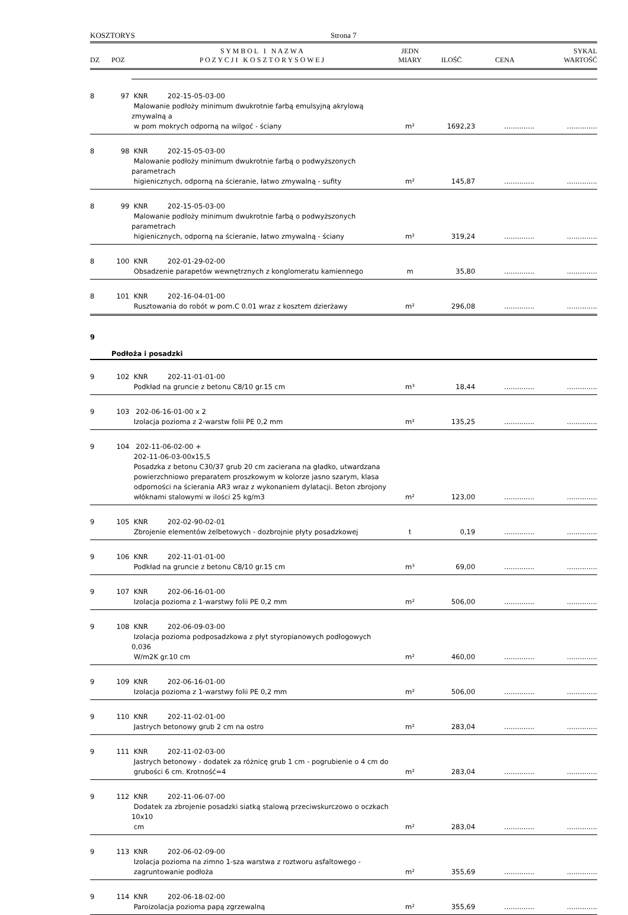KOSZTORYS Strona 7
| DZ | POZ | S Y M B O L I N A Z W A P O Z Y C J I K O S Z T O R Y S O W E J | JEDN MIARY | ILOŚĆ | CENA | SYKAL WARTOŚĆ |
| --- | --- | --- | --- | --- | --- | --- |
| 8 | 97 | KNR 202-15-05-03-00 Malowanie podłoży minimum dwukrotnie farbą emulsyjną akrylową zmywalną a w pom mokrych odporną na wilgoć - ściany | m² | 1692,23 | .............. | .............. |
| 8 | 98 | KNR 202-15-05-03-00 Malowanie podłoży minimum dwukrotnie farbą o podwyższonych parametrach higienicznych, odporną na ścieranie, łatwo zmywalną - sufity | m² | 145,87 | .............. | .............. |
| 8 | 99 | KNR 202-15-05-03-00 Malowanie podłoży minimum dwukrotnie farbą o podwyższonych parametrach higienicznych, odporną na ścieranie, łatwo zmywalną - ściany | m² | 319,24 | .............. | .............. |
| 8 | 100 | KNR 202-01-29-02-00 Obsadzenie parapetów wewnętrznych z konglomeratu kamiennego | m | 35,80 | .............. | .............. |
| 8 | 101 | KNR 202-16-04-01-00 Rusztowania do robót w pom.C 0.01 wraz z kosztem dzierżawy | m² | 296,08 | .............. | .............. |
| 9 | Podłoża i posadzki | | | | | |
| 9 | 102 | KNR 202-11-01-01-00 Podkład na gruncie z betonu C8/10 gr.15 cm | m³ | 18,44 | .............. | .............. |
| 9 | 103 | 202-06-16-01-00 x 2 Izolacja pozioma z 2-warstw folii PE 0,2 mm | m² | 135,25 | .............. | .............. |
| 9 | 104 | 202-11-06-02-00 + 202-11-06-03-00x15,5 Posadzka z betonu C30/37 grub 20 cm zacierana na gładko, utwardzana powierzchniowo preparatem proszkowym w kolorze jasno szarym, klasa odporności na ścierania AR3 wraz z wykonaniem dylatacji. Beton zbrojony włóknami stalowymi w ilości 25 kg/m3 | m² | 123,00 | .............. | .............. |
| 9 | 105 | KNR 202-02-90-02-01 Zbrojenie elementów żelbetowych - dozbrojnie płyty posadzkowej | t | 0,19 | .............. | .............. |
| 9 | 106 | KNR 202-11-01-01-00 Podkład na gruncie z betonu C8/10 gr.15 cm | m³ | 69,00 | .............. | .............. |
| 9 | 107 | KNR 202-06-16-01-00 Izolacja pozioma z 1-warstwy folii PE 0,2 mm | m² | 506,00 | .............. | .............. |
| 9 | 108 | KNR 202-06-09-03-00 Izolacja pozioma podposadzkowa z płyt styropianowych podłogowych 0,036 W/m2K gr.10 cm | m² | 460,00 | .............. | .............. |
| 9 | 109 | KNR 202-06-16-01-00 Izolacja pozioma z 1-warstwy folii PE 0,2 mm | m² | 506,00 | .............. | .............. |
| 9 | 110 | KNR 202-11-02-01-00 Jastrych betonowy grub 2 cm na ostro | m² | 283,04 | .............. | .............. |
| 9 | 111 | KNR 202-11-02-03-00 Jastrych betonowy - dodatek za różnicę grub 1 cm - pogrubienie o 4 cm do grubości 6 cm. Krotność=4 | m² | 283,04 | .............. | .............. |
| 9 | 112 | KNR 202-11-06-07-00 Dodatek za zbrojenie posadzki siatką stalową przeciwskurczowo o oczkach 10x10 cm | m² | 283,04 | .............. | .............. |
| 9 | 113 | KNR 202-06-02-09-00 Izolacja pozioma na zimno 1-sza warstwa z roztworu asfaltowego - zagruntowanie podłoża | m² | 355,69 | .............. | .............. |
| 9 | 114 | KNR 202-06-18-02-00 Paroizolacja pozioma papą zgrzewalną | m² | 355,69 | .............. | .............. |